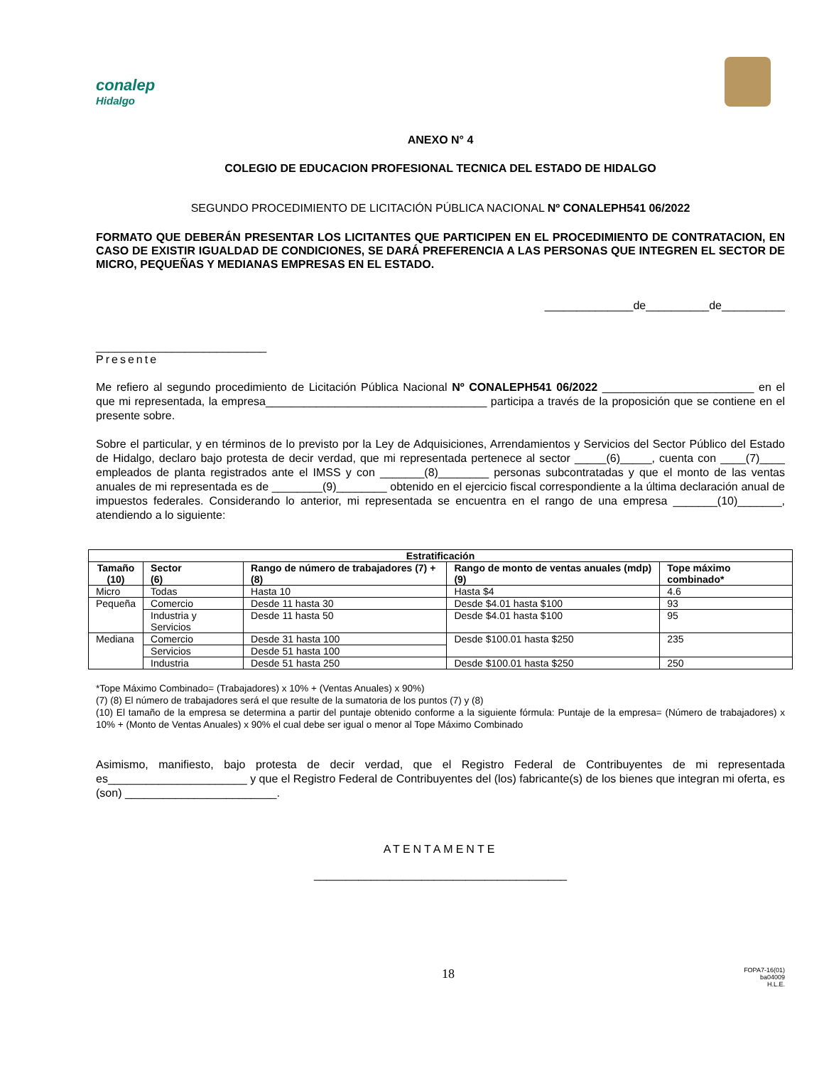conalep
Hidalgo
ANEXO N° 4
COLEGIO DE EDUCACION PROFESIONAL TECNICA DEL ESTADO DE HIDALGO
SEGUNDO PROCEDIMIENTO DE LICITACIÓN PÚBLICA NACIONAL Nº CONALEPH541 06/2022
FORMATO QUE DEBERÁN PRESENTAR LOS LICITANTES QUE PARTICIPEN EN EL PROCEDIMIENTO DE CONTRATACION, EN CASO DE EXISTIR IGUALDAD DE CONDICIONES, SE DARÁ PREFERENCIA A LAS PERSONAS QUE INTEGREN EL SECTOR DE MICRO, PEQUEÑAS Y MEDIANAS EMPRESAS EN EL ESTADO.
______________de__________de__________
___________________________
Presente
Me refiero al segundo procedimiento de Licitación Pública Nacional Nº CONALEPH541 06/2022 ________________________ en el que mi representada, la empresa___________________________________ participa a través de la proposición que se contiene en el presente sobre.
Sobre el particular, y en términos de lo previsto por la Ley de Adquisiciones, Arrendamientos y Servicios del Sector Público del Estado de Hidalgo, declaro bajo protesta de decir verdad, que mi representada pertenece al sector _____(6)_____, cuenta con ____(7)____ empleados de planta registrados ante el IMSS y con _______(8)________ personas subcontratadas y que el monto de las ventas anuales de mi representada es de ________(9)________ obtenido en el ejercicio fiscal correspondiente a la última declaración anual de impuestos federales. Considerando lo anterior, mi representada se encuentra en el rango de una empresa _______(10)_______, atendiendo a lo siguiente:
| Estratificación | | | | |
| --- | --- | --- | --- | --- |
| Tamaño (10) | Sector (6) | Rango de número de trabajadores (7) + (8) | Rango de monto de ventas anuales (mdp) (9) | Tope máximo combinado* |
| Micro | Todas | Hasta 10 | Hasta $4 | 4.6 |
| Pequeña | Comercio | Desde 11 hasta 30 | Desde $4.01 hasta $100 | 93 |
| | Industria y Servicios | Desde 11 hasta 50 | Desde $4.01 hasta $100 | 95 |
| Mediana | Comercio | Desde 31 hasta 100 | Desde $100.01 hasta $250 | 235 |
| | Servicios | Desde 51 hasta 100 | | |
| | Industria | Desde 51 hasta 250 | Desde $100.01 hasta $250 | 250 |
*Tope Máximo Combinado= (Trabajadores) x 10% + (Ventas Anuales) x 90%)
(7) (8) El número de trabajadores será el que resulte de la sumatoria de los puntos (7) y (8)
(10) El tamaño de la empresa se determina a partir del puntaje obtenido conforme a la siguiente fórmula: Puntaje de la empresa= (Número de trabajadores) x 10% + (Monto de Ventas Anuales) x 90% el cual debe ser igual o menor al Tope Máximo Combinado
Asimismo, manifiesto, bajo protesta de decir verdad, que el Registro Federal de Contribuyentes de mi representada es______________________ y que el Registro Federal de Contribuyentes del (los) fabricante(s) de los bienes que integran mi oferta, es (son) ________________________.
ATENTAMENTE
________________________________________
18 FOPA7-16(01)
ba04009
H.L.E.